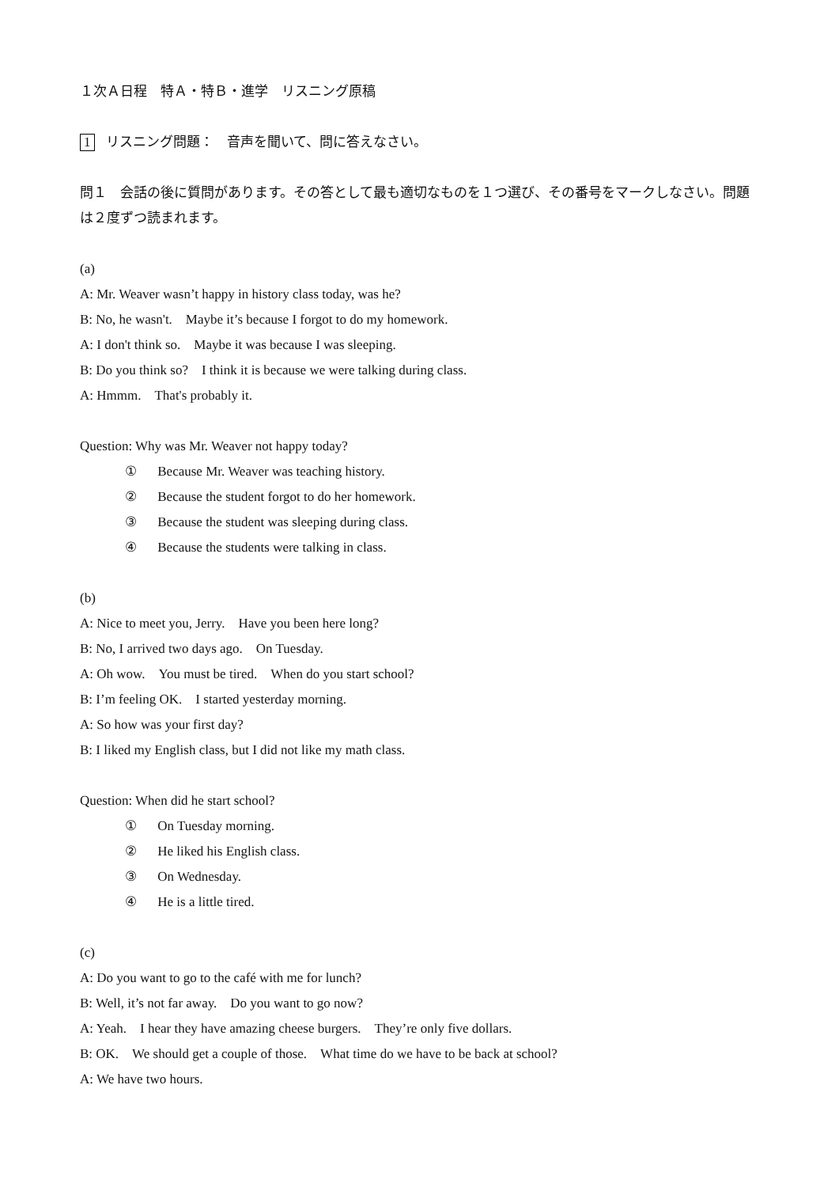１次Ａ日程　特Ａ・特Ｂ・進学　リスニング原稿
1 リスニング問題：　音声を聞いて、問に答えなさい。
問１　会話の後に質問があります。その答として最も適切なものを１つ選び、その番号をマークしなさい。問題は２度ずつ読まれます。
(a)
A: Mr. Weaver wasn’t happy in history class today, was he?
B: No, he wasn't.　Maybe it’s because I forgot to do my homework.
A: I don't think so.　Maybe it was because I was sleeping.
B: Do you think so?　I think it is because we were talking during class.
A: Hmmm.　That's probably it.
Question: Why was Mr. Weaver not happy today?
① Because Mr. Weaver was teaching history.
② Because the student forgot to do her homework.
③ Because the student was sleeping during class.
④ Because the students were talking in class.
(b)
A: Nice to meet you, Jerry.　Have you been here long?
B: No, I arrived two days ago.　On Tuesday.
A: Oh wow.　You must be tired.　When do you start school?
B: I’m feeling OK.　I started yesterday morning.
A: So how was your first day?
B: I liked my English class, but I did not like my math class.
Question: When did he start school?
① On Tuesday morning.
② He liked his English class.
③ On Wednesday.
④ He is a little tired.
(c)
A: Do you want to go to the café with me for lunch?
B: Well, it’s not far away.　Do you want to go now?
A: Yeah.　I hear they have amazing cheese burgers.　They’re only five dollars.
B: OK.　We should get a couple of those.　What time do we have to be back at school?
A: We have two hours.